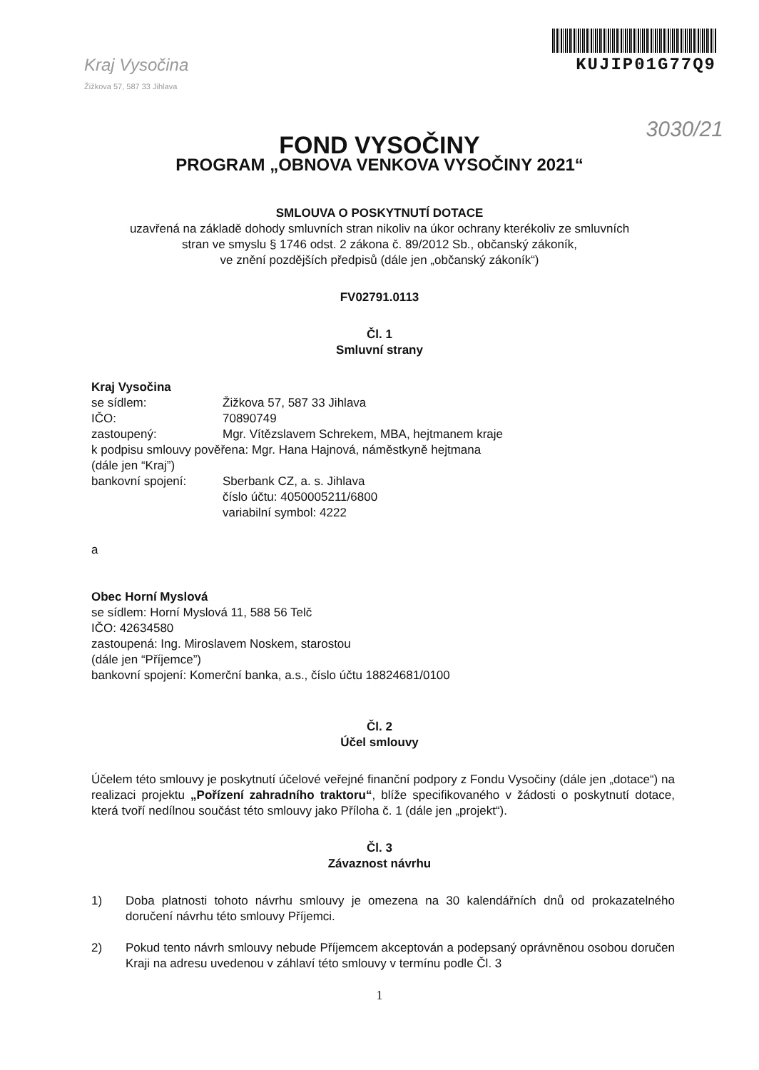Kraj Vysočina
Žižkova 57, 587 33 Jihlava
KUJIP01G77Q9
3030/21
FOND VYSOČINY
PROGRAM „OBNOVA VENKOVA VYSOČINY 2021“
SMLOUVA O POSKYTNUTÍ DOTACE
uzavřená na základě dohody smluvních stran nikoliv na úkor ochrany kterékoliv ze smluvních
stran ve smyslu § 1746 odst. 2 zákona č. 89/2012 Sb., občanský zákoník,
ve znění pozdějších předpisů (dále jen „občanský zákoník“)
FV02791.0113
Čl. 1
Smluvní strany
Kraj Vysočina
se sídlem: Žižkova 57, 587 33 Jihlava
IČO: 70890749
zastoupený: Mgr. Vítězslavem Schrekem, MBA, hejtmanem kraje
k podpisu smlouvy pověřena: Mgr. Hana Hajnová, náměstkyně hejtmana
(dále jen “Kraj”)
bankovní spojení: Sberbank CZ, a. s. Jihlava
číslo účtu: 4050005211/6800
variabilní symbol: 4222
a
Obec Horní Myslová
se sídlem: Horní Myslová 11, 588 56 Telč
IČO: 42634580
zastoupená: Ing. Miroslavem Noskem, starostou
(dále jen “Příjemce”)
bankovní spojení: Komerční banka, a.s., číslo účtu 18824681/0100
Čl. 2
Účel smlouvy
Účelem této smlouvy je poskytnutí účelové veřejné finanční podpory z Fondu Vysočiny (dále jen „dotace“) na realizaci projektu „Pořízení zahradního traktoru“, blíže specifikovaného v žádosti o poskytnutí dotace, která tvoří nedílnou součást této smlouvy jako Příloha č. 1 (dále jen „projekt“).
Čl. 3
Závaznost návrhu
1) Doba platnosti tohoto návrhu smlouvy je omezena na 30 kalendářních dnů od prokazatelného doručení návrhu této smlouvy Příjemci.
2) Pokud tento návrh smlouvy nebude Příjemcem akceptován a podepsaný oprávněnou osobou doručen Kraji na adresu uvedenou v záhlaví této smlouvy v termínu podle Čl. 3
1